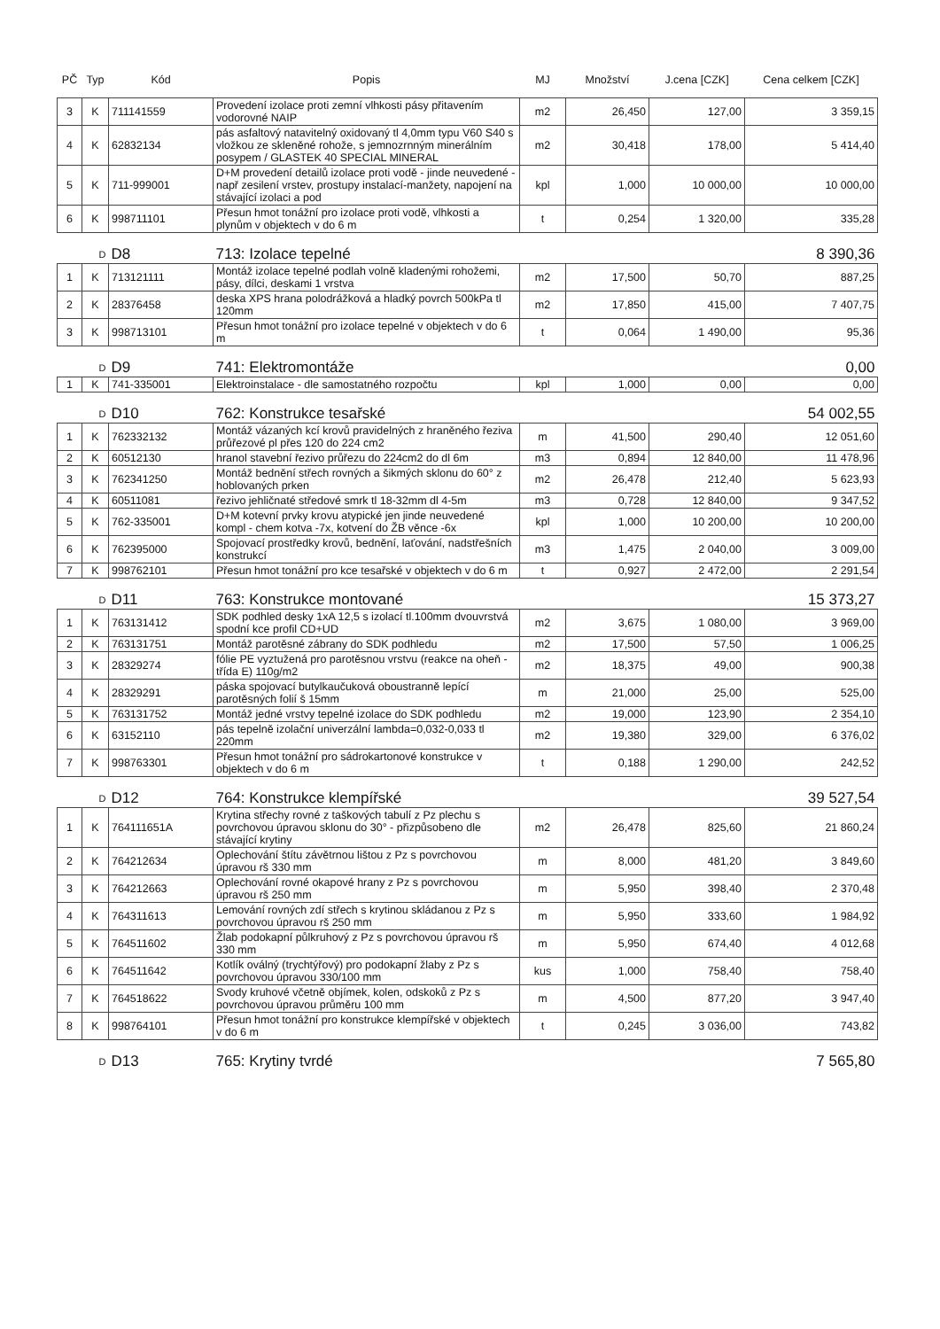| PČ | Typ | Kód | Popis | MJ | Množství | J.cena [CZK] | Cena celkem [CZK] |
| --- | --- | --- | --- | --- | --- | --- | --- |
| 3 | K | 711141559 | Provedení izolace proti zemní vlhkosti pásy přitavením vodorovné NAIP | m2 | 26,450 | 127,00 | 3 359,15 |
| 4 | K | 62832134 | pás asfaltový natavitelný oxidovaný tl 4,0mm typu V60 S40 s vložkou ze skleněné rohože, s jemnozrnným minerálním posypem / GLASTEK 40 SPECIAL MINERAL | m2 | 30,418 | 178,00 | 5 414,40 |
| 5 | K | 711-999001 | D+M provedení detailů izolace proti vodě - jinde neuvedené - např zesilení vrstev, prostupy instalací-manžety, napojení na stávající izolaci a pod | kpl | 1,000 | 10 000,00 | 10 000,00 |
| 6 | K | 998711101 | Přesun hmot tonážní pro izolace proti vodě, vlhkosti a plynům v objektech v do 6 m | t | 0,254 | 1 320,00 | 335,28 |
| | D | D8 | 713: Izolace tepelné | 8 390,36 | | | |
| 1 | K | 713121111 | Montáž izolace tepelné podlah volně kladenými rohožemi, pásy, dílci, deskami 1 vrstva | m2 | 17,500 | 50,70 | 887,25 |
| 2 | K | 28376458 | deska XPS hrana polodrážková a hladký povrch 500kPa tl 120mm | m2 | 17,850 | 415,00 | 7 407,75 |
| 3 | K | 998713101 | Přesun hmot tonážní pro izolace tepelné v objektech v do 6 m | t | 0,064 | 1 490,00 | 95,36 |
| | D | D9 | 741: Elektromontáže | 0,00 | | | |
| 1 | K | 741-335001 | Elektroinstalace - dle samostatného rozpočtu | kpl | 1,000 | 0,00 | 0,00 |
| | D | D10 | 762: Konstrukce tesařské | 54 002,55 | | | |
| 1 | K | 762332132 | Montáž vázaných kcí krovů pravidelných z hraněného řeziva průřezové pl přes 120 do 224 cm2 | m | 41,500 | 290,40 | 12 051,60 |
| 2 | K | 60512130 | hranol stavební řezivo průřezu do 224cm2 do dl 6m | m3 | 0,894 | 12 840,00 | 11 478,96 |
| 3 | K | 762341250 | Montáž bednění střech rovných a šikmých sklonu do 60° z hoblovaných prken | m2 | 26,478 | 212,40 | 5 623,93 |
| 4 | K | 60511081 | řezivo jehličnaté středové smrk tl 18-32mm dl 4-5m | m3 | 0,728 | 12 840,00 | 9 347,52 |
| 5 | K | 762-335001 | D+M kotevní prvky krovu atypické jen jinde neuvedené kompl - chem kotva -7x, kotvení do ŽB věnce -6x | kpl | 1,000 | 10 200,00 | 10 200,00 |
| 6 | K | 762395000 | Spojovací prostředky krovů, bednění, laťování, nadstřešních konstrukcí | m3 | 1,475 | 2 040,00 | 3 009,00 |
| 7 | K | 998762101 | Přesun hmot tonážní pro kce tesařské v objektech v do 6 m | t | 0,927 | 2 472,00 | 2 291,54 |
| | D | D11 | 763: Konstrukce montované | 15 373,27 | | | |
| 1 | K | 763131412 | SDK podhled desky 1xA 12,5 s izolací tl.100mm dvouvrstvá spodní kce profil CD+UD | m2 | 3,675 | 1 080,00 | 3 969,00 |
| 2 | K | 763131751 | Montáž parotěsné zábrany do SDK podhledu | m2 | 17,500 | 57,50 | 1 006,25 |
| 3 | K | 28329274 | fólie PE vyztužená pro parotěsnou vrstvu (reakce na oheň - třída E) 110g/m2 | m2 | 18,375 | 49,00 | 900,38 |
| 4 | K | 28329291 | páska spojovací butylkaučuková oboustranně lepící parotěsných folií š 15mm | m | 21,000 | 25,00 | 525,00 |
| 5 | K | 763131752 | Montáž jedné vrstvy tepelné izolace do SDK podhledu | m2 | 19,000 | 123,90 | 2 354,10 |
| 6 | K | 63152110 | pás tepelně izolační univerzální lambda=0,032-0,033 tl 220mm | m2 | 19,380 | 329,00 | 6 376,02 |
| 7 | K | 998763301 | Přesun hmot tonážní pro sádrokartonové konstrukce v objektech v do 6 m | t | 0,188 | 1 290,00 | 242,52 |
| | D | D12 | 764: Konstrukce klempířské | 39 527,54 | | | |
| 1 | K | 764111651A | Krytina střechy rovné z taškových tabulí z Pz plechu s povrchovou úpravou sklonu do 30° - přizpůsobeno dle stávající krytiny | m2 | 26,478 | 825,60 | 21 860,24 |
| 2 | K | 764212634 | Oplechování štítu závětrnou lištou z Pz s povrchovou úpravou rš 330 mm | m | 8,000 | 481,20 | 3 849,60 |
| 3 | K | 764212663 | Oplechování rovné okapové hrany z Pz s povrchovou úpravou rš 250 mm | m | 5,950 | 398,40 | 2 370,48 |
| 4 | K | 764311613 | Lemování rovných zdí střech s krytinou skládanou z Pz s povrchovou úpravou rš 250 mm | m | 5,950 | 333,60 | 1 984,92 |
| 5 | K | 764511602 | Žlab podokapní půlkruhový z Pz s povrchovou úpravou rš 330 mm | m | 5,950 | 674,40 | 4 012,68 |
| 6 | K | 764511642 | Kotlík oválný (trychtýřový) pro podokapní žlaby z Pz s povrchovou úpravou 330/100 mm | kus | 1,000 | 758,40 | 758,40 |
| 7 | K | 764518622 | Svody kruhové včetně objímek, kolen, odskoků z Pz s povrchovou úpravou průměru 100 mm | m | 4,500 | 877,20 | 3 947,40 |
| 8 | K | 998764101 | Přesun hmot tonážní pro konstrukce klempířské v objektech v do 6 m | t | 0,245 | 3 036,00 | 743,82 |
| | D | D13 | 765: Krytiny tvrdé | 7 565,80 | | | |